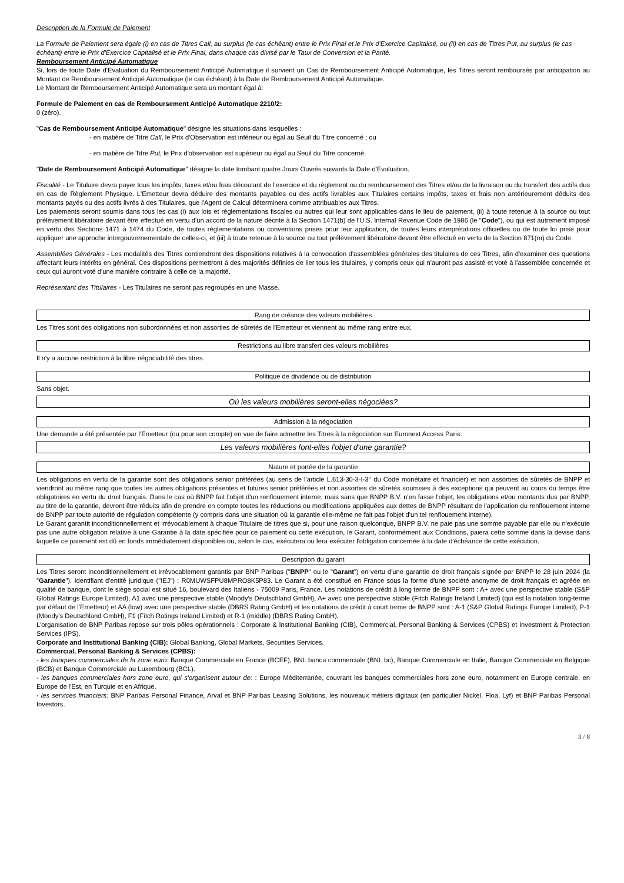Description de la Formule de Paiement
La Formule de Paiement sera égale (i) en cas de Titres Call, au surplus (le cas échéant) entre le Prix Final et le Prix d'Exercice Capitalisé, ou (ii) en cas de Titres Put, au surplus (le cas échéant) entre le Prix d'Exercice Capitalisé et le Prix Final, dans chaque cas divisé par le Taux de Conversion et la Parité.
Remboursement Anticipé Automatique
Si, lors de toute Date d'Evaluation du Remboursement Anticipé Automatique il survient un Cas de Remboursement Anticipé Automatique, les Titres seront remboursés par anticipation au Montant de Remboursement Anticipé Automatique (le cas échéant) à la Date de Remboursement Anticipé Automatique.
Le Montant de Remboursement Anticipé Automatique sera un montant égal à:
Formule de Paiement en cas de Remboursement Anticipé Automatique 2210/2:
0 (zéro).
"Cas de Remboursement Anticipé Automatique" désigne les situations dans lesquelles :
- en matière de Titre Call, le Prix d'Observation est inférieur ou égal au Seuil du Titre concerné ; ou
- en matière de Titre Put, le Prix d'observation est supérieur ou égal au Seuil du Titre concerné.
"Date de Remboursement Anticipé Automatique" désigne la date tombant quatre Jours Ouvrés suivants la Date d'Evaluation.
Fiscalité - Le Titulaire devra payer tous les impôts, taxes et/ou frais découlant de l'exercice et du règlement ou du remboursement des Titres et/ou de la livraison ou du transfert des actifs dus en cas de Règlement Physique. L'Emetteur devra déduire des montants payables ou des actifs livrables aux Titulaires certains impôts, taxes et frais non antérieurement déduits des montants payés ou des actifs livrés à des Titulaires, que l'Agent de Calcul déterminera comme attribuables aux Titres.
Les paiements seront soumis dans tous les cas (i) aux lois et réglementations fiscales ou autres qui leur sont applicables dans le lieu de paiement, (ii) à toute retenue à la source ou tout prélèvement libératoire devant être effectué en vertu d'un accord de la nature décrite à la Section 1471(b) de l'U.S. Internal Revenue Code de 1986 (le "Code"), ou qui est autrement imposé en vertu des Sections 1471 à 1474 du Code, de toutes réglementations ou conventions prises pour leur application, de toutes leurs interprétations officielles ou de toute loi prise pour appliquer une approche intergouvernementale de celles-ci, et (iii) à toute retenue à la source ou tout prélèvement libératoire devant être effectué en vertu de la Section 871(m) du Code.
Assemblées Générales - Les modalités des Titres contiendront des dispositions relatives à la convocation d'assemblées générales des titulaires de ces Titres, afin d'examiner des questions affectant leurs intérêts en général. Ces dispositions permettront à des majorités définies de lier tous les titulaires, y compris ceux qui n'auront pas assisté et voté à l'assemblée concernée et ceux qui auront voté d'une manière contraire à celle de la majorité.
Représentant des Titulaires - Les Titulaires ne seront pas regroupés en une Masse.
Rang de créance des valeurs mobilières
Les Titres sont des obligations non subordonnées et non assorties de sûretés de l'Emetteur et viennent au même rang entre eux.
Restrictions au libre transfert des valeurs mobilières
Il n'y a aucune restriction à la libre négociabilité des titres.
Politique de dividende ou de distribution
Sans objet.
Où les valeurs mobilières seront-elles négociées?
Admission à la négociation
Une demande a été présentée par l'Emetteur (ou pour son compte) en vue de faire admettre les Titres à la négociation sur Euronext Access Paris.
Les valeurs mobilières font-elles l'objet d'une garantie?
Nature et portée de la garantie
Les obligations en vertu de la garantie sont des obligations senior préférées (au sens de l'article L.613-30-3-I-3° du Code monétaire et financier) et non assorties de sûretés de BNPP et viendront au même rang que toutes les autres obligations présentes et futures senior préférées et non assorties de sûretés soumises à des exceptions qui peuvent au cours du temps être obligatoires en vertu du droit français. Dans le cas où BNPP fait l'objet d'un renflouement interne, mais sans que BNPP B.V. n'en fasse l'objet, les obligations et/ou montants dus par BNPP, au titre de la garantie, devront être réduits afin de prendre en compte toutes les réductions ou modifications appliquées aux dettes de BNPP résultant de l'application du renflouement interne de BNPP par toute autorité de régulation compétente (y compris dans une situation où la garantie elle-même ne fait pas l'objet d'un tel renflouement interne).
Le Garant garantit inconditionnellement et irrévocablement à chaque Titulaire de titres que si, pour une raison quelconque, BNPP B.V. ne paie pas une somme payable par elle ou n'exécute pas une autre obligation relative à une Garantie à la date spécifiée pour ce paiement ou cette exécution, le Garant, conformément aux Conditions, paiera cette somme dans la devise dans laquelle ce paiement est dû en fonds immédiatement disponibles ou, selon le cas, exécutera ou fera exécuter l'obligation concernée à la date d'échéance de cette exécution.
Description du garant
Les Titres seront inconditionnellement et irrévocablement garantis par BNP Paribas ("BNPP" ou le "Garant") en vertu d'une garantie de droit français signée par BNPP le 28 juin 2024 (la "Garantie"). Identifiant d'entité juridique ("IEJ") : R0MUWSFPU8MPRO8K5P83. Le Garant a été constitué en France sous la forme d'une société anonyme de droit français et agréée en qualité de banque, dont le siège social est situé 16, boulevard des Italiens - 75009 Paris, France. Les notations de crédit à long terme de BNPP sont : A+ avec une perspective stable (S&P Global Ratings Europe Limited), A1 avec une perspective stable (Moody's Deutschland GmbH), A+ avec une perspective stable (Fitch Ratings Ireland Limited) (qui est la notation long-terme par défaut de l'Emetteur) et AA (low) avec une perspective stable (DBRS Rating GmbH) et les notations de crédit à court terme de BNPP sont : A-1 (S&P Global Ratings Europe Limited), P-1 (Moody's Deutschland GmbH), F1 (Fitch Ratings Ireland Limited) et R-1 (middle) (DBRS Rating GmbH).
L'organisation de BNP Paribas repose sur trois pôles opérationnels : Corporate & Institutional Banking (CIB), Commercial, Personal Banking & Services (CPBS) et Investment & Protection Services (IPS).
Corporate and Institutional Banking (CIB): Global Banking, Global Markets, Securities Services.
Commercial, Personal Banking & Services (CPBS):
- les banques commerciales de la zone euro: Banque Commerciale en France (BCEF), BNL banca commerciale (BNL bc), Banque Commerciale en Italie, Banque Commerciale en Belgique (BCB) et Banque Commerciale au Luxembourg (BCL).
- les banques commerciales hors zone euro, qui s'organisent autour de: : Europe Méditerranée, couvrant les banques commerciales hors zone euro, notamment en Europe centrale, en Europe de l'Est, en Turquie et en Afrique.
- les services financiers: BNP Paribas Personal Finance, Arval et BNP Paribas Leasing Solutions, les nouveaux métiers digitaux (en particulier Nickel, Floa, Lyf) et BNP Paribas Personal Investors.
3 / 8